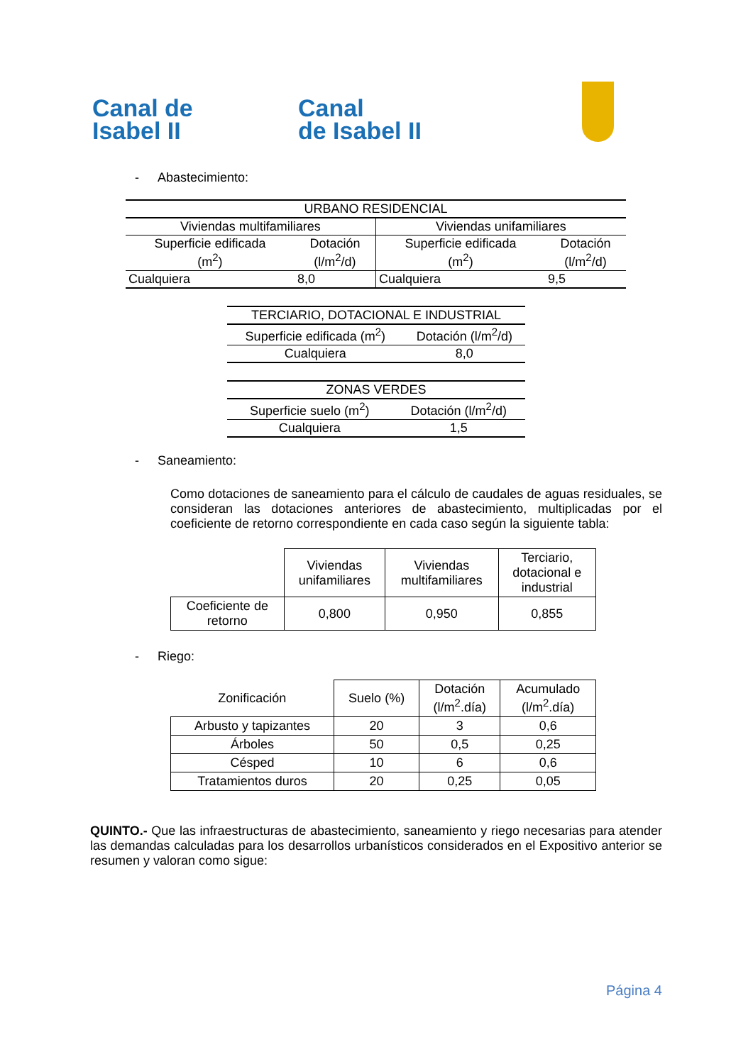Canal de
Isabel II
Canal
de Isabel II
- Abastecimiento:
| URBANO RESIDENCIAL | | | |
| Viviendas multifamiliares | | Viviendas unifamiliares | |
| Superficie edificada (m<sup>2</sup>) | Dotación (l/m<sup>2</sup>/d) | Superficie edificada (m<sup>2</sup>) | Dotación (l/m<sup>2</sup>/d) |
| Cualquiera | 8,0 | Cualquiera | 9,5 |
| TERCIARIO, DOTACIONAL E INDUSTRIAL | |
| Superficie edificada (m<sup>2</sup>) | Dotación (l/m<sup>2</sup>/d) |
| Cualquiera | 8,0 |
| ZONAS VERDES | |
| Superficie suelo (m<sup>2</sup>) | Dotación (l/m<sup>2</sup>/d) |
| Cualquiera | 1,5 |
- Saneamiento:
Como dotaciones de saneamiento para el cálculo de caudales de aguas residuales, se consideran las dotaciones anteriores de abastecimiento, multiplicadas por el coeficiente de retorno correspondiente en cada caso según la siguiente tabla:
| | Viviendas unifamiliares | Viviendas multifamiliares | Terciario, dotacional e industrial |
| Coeficiente de retorno | 0,800 | 0,950 | 0,855 |
- Riego:
| Zonificación | Suelo (%) | Dotación (l/m<sup>2</sup>.día) | Acumulado (l/m<sup>2</sup>.día) |
| Arbusto y tapizantes | 20 | 3 | 0,6 |
| Árboles | 50 | 0,5 | 0,25 |
| Césped | 10 | 6 | 0,6 |
| Tratamientos duros | 20 | 0,25 | 0,05 |
QUINTO.- Que las infraestructuras de abastecimiento, saneamiento y riego necesarias para atender las demandas calculadas para los desarrollos urbanísticos considerados en el Expositivo anterior se resumen y valoran como sigue:
Página 4